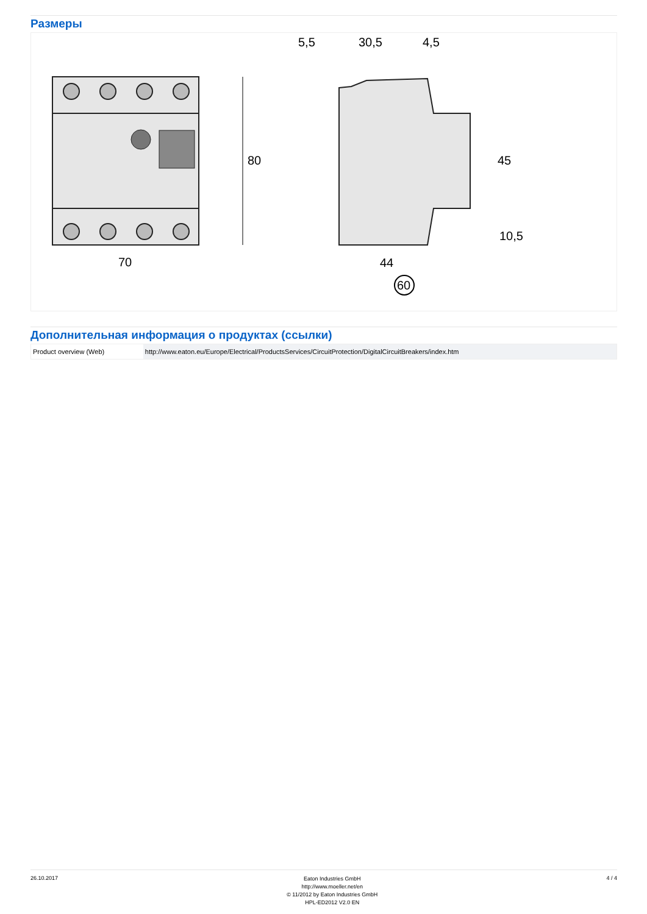Размеры
80
70
5,5
30,5
4,5
45
10,5
44
60
Дополнительная информация о продуктах (ссылки)
| Product overview (Web) | http://www.eaton.eu/Europe/Electrical/ProductsServices/CircuitProtection/DigitalCircuitBreakers/index.htm |
26.10.2017
Eaton Industries GmbH
http://www.moeller.net/en
© 11/2012 by Eaton Industries GmbH
HPL-ED2012 V2.0 EN
4 / 4